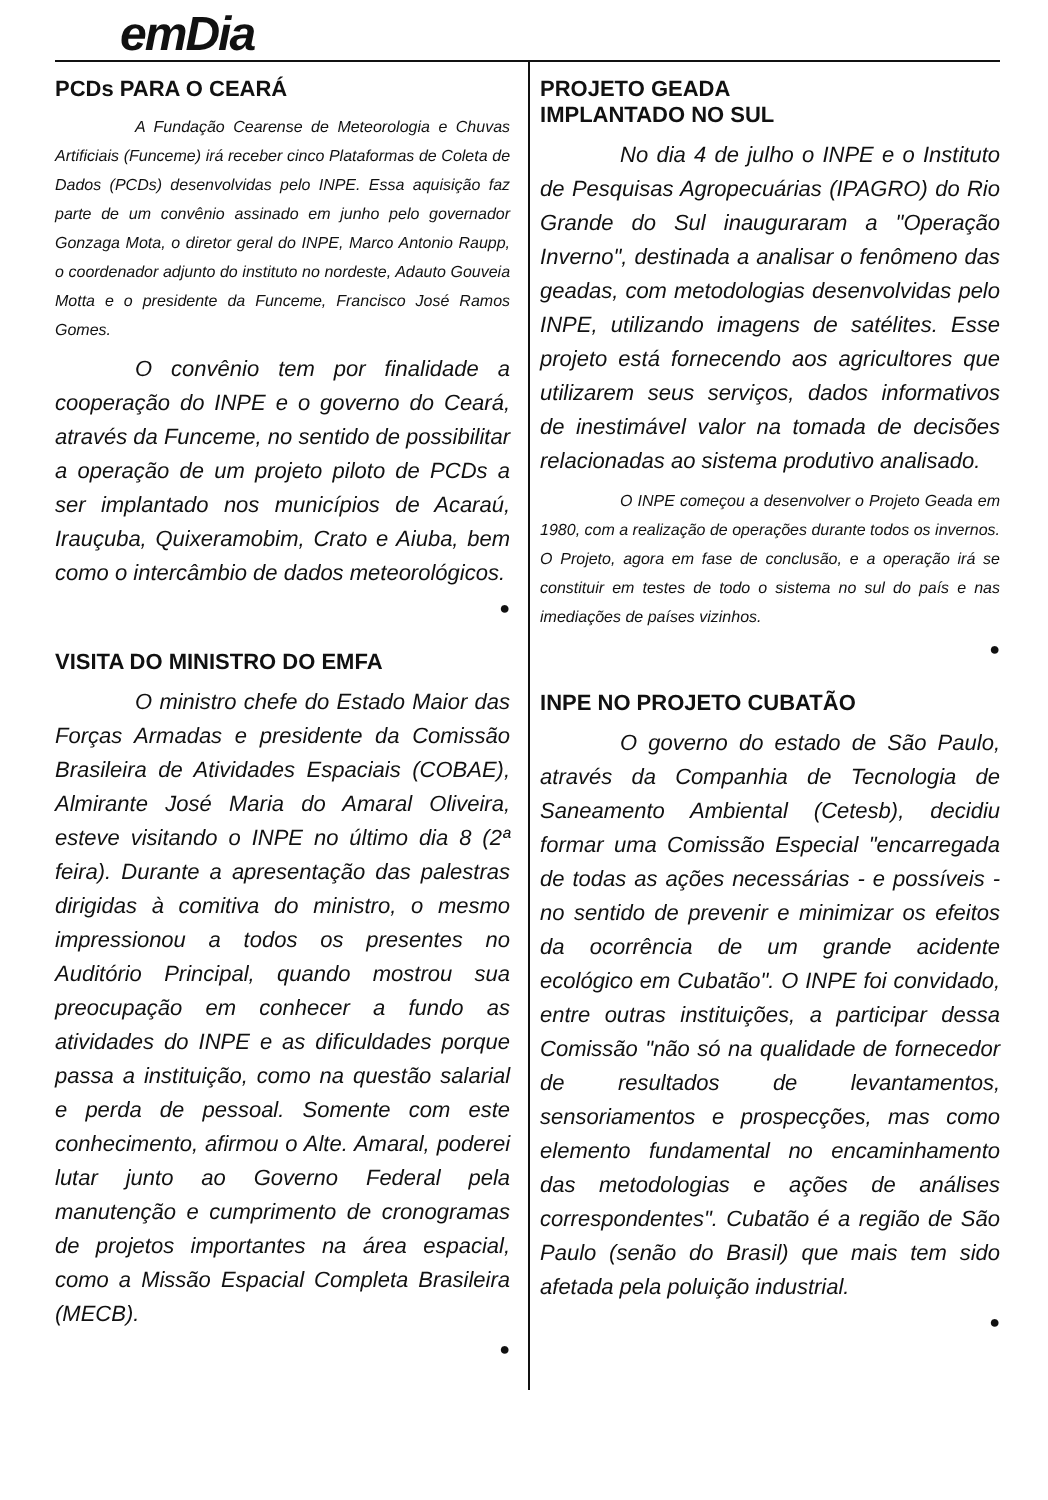emDia
PCDs PARA O CEARÁ
A Fundação Cearense de Meteorologia e Chuvas Artificiais (Funceme) irá receber cinco Plataformas de Coleta de Dados (PCDs) desenvolvidas pelo INPE. Essa aquisição faz parte de um convênio assinado em junho pelo governador Gonzaga Mota, o diretor geral do INPE, Marco Antonio Raupp, o coordenador adjunto do instituto no nordeste, Adauto Gouveia Motta e o presidente da Funceme, Francisco José Ramos Gomes.
O convênio tem por finalidade a cooperação do INPE e o governo do Ceará, através da Funceme, no sentido de possibilitar a operação de um projeto piloto de PCDs a ser implantado nos municípios de Acaraú, Irauçuba, Quixeramobim, Crato e Aiuba, bem como o intercâmbio de dados meteorológicos.
●
VISITA DO MINISTRO DO EMFA
O ministro chefe do Estado Maior das Forças Armadas e presidente da Comissão Brasileira de Atividades Espaciais (COBAE), Almirante José Maria do Amaral Oliveira, esteve visitando o INPE no último dia 8 (2ª feira). Durante a apresentação das palestras dirigidas à comitiva do ministro, o mesmo impressionou a todos os presentes no Auditório Principal, quando mostrou sua preocupação em conhecer a fundo as atividades do INPE e as dificuldades porque passa a instituição, como na questão salarial e perda de pessoal. Somente com este conhecimento, afirmou o Alte. Amaral, poderei lutar junto ao Governo Federal pela manutenção e cumprimento de cronogramas de projetos importantes na área espacial, como a Missão Espacial Completa Brasileira (MECB).
●
PROJETO GEADA
IMPLANTADO NO SUL
No dia 4 de julho o INPE e o Instituto de Pesquisas Agropecuárias (IPAGRO) do Rio Grande do Sul inauguraram a "Operação Inverno", destinada a analisar o fenômeno das geadas, com metodologias desenvolvidas pelo INPE, utilizando imagens de satélites. Esse projeto está fornecendo aos agricultores que utilizarem seus serviços, dados informativos de inestimável valor na tomada de decisões relacionadas ao sistema produtivo analisado.
O INPE começou a desenvolver o Projeto Geada em 1980, com a realização de operações durante todos os invernos. O Projeto, agora em fase de conclusão, e a operação irá se constituir em testes de todo o sistema no sul do país e nas imediações de países vizinhos.
●
INPE NO PROJETO CUBATÃO
O governo do estado de São Paulo, através da Companhia de Tecnologia de Saneamento Ambiental (Cetesb), decidiu formar uma Comissão Especial "encarregada de todas as ações necessárias - e possíveis - no sentido de prevenir e minimizar os efeitos da ocorrência de um grande acidente ecológico em Cubatão". O INPE foi convidado, entre outras instituições, a participar dessa Comissão "não só na qualidade de fornecedor de resultados de levantamentos, sensoriamentos e prospecções, mas como elemento fundamental no encaminhamento das metodologias e ações de análises correspondentes". Cubatão é a região de São Paulo (senão do Brasil) que mais tem sido afetada pela poluição industrial.
●